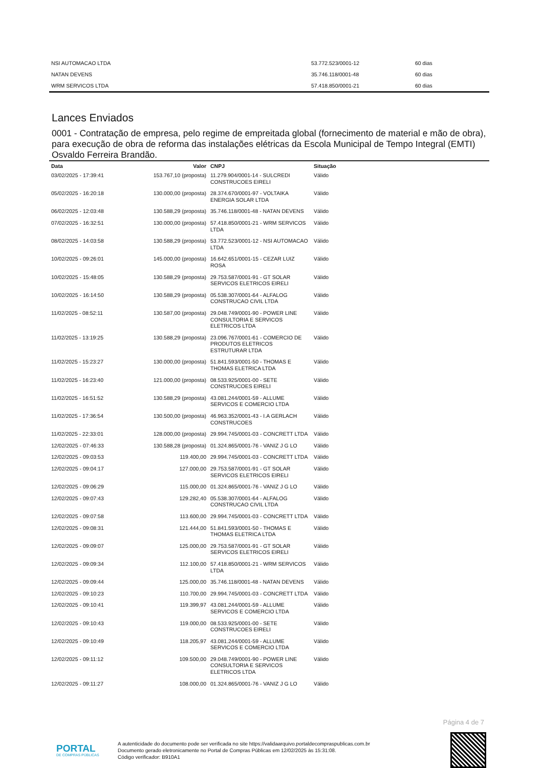| NSI AUTOMACAO LTDA | 53.772.523/0001-12 | 60 dias |
| NATAN DEVENS | 35.746.118/0001-48 | 60 dias |
| WRM SERVICOS LTDA | 57.418.850/0001-21 | 60 dias |
Lances Enviados
0001 - Contratação de empresa, pelo regime de empreitada global (fornecimento de material e mão de obra), para execução de obra de reforma das instalações elétricas da Escola Municipal de Tempo Integral (EMTI) Osvaldo Ferreira Brandão.
| Data | Valor | CNPJ | Situação |
| --- | --- | --- | --- |
| 03/02/2025 - 17:39:41 | 153.767,10 (proposta) | 11.279.904/0001-14 - SULCREDI CONSTRUCOES EIRELI | Válido |
| 05/02/2025 - 16:20:18 | 130.000,00 (proposta) | 28.374.670/0001-97 - VOLTAIKA ENERGIA SOLAR LTDA | Válido |
| 06/02/2025 - 12:03:48 | 130.588,29 (proposta) | 35.746.118/0001-48 - NATAN DEVENS | Válido |
| 07/02/2025 - 16:32:51 | 130.000,00 (proposta) | 57.418.850/0001-21 - WRM SERVICOS LTDA | Válido |
| 08/02/2025 - 14:03:58 | 130.588,29 (proposta) | 53.772.523/0001-12 - NSI AUTOMACAO LTDA | Válido |
| 10/02/2025 - 09:26:01 | 145.000,00 (proposta) | 16.642.651/0001-15 - CEZAR LUIZ ROSA | Válido |
| 10/02/2025 - 15:48:05 | 130.588,29 (proposta) | 29.753.587/0001-91 - GT SOLAR SERVICOS ELETRICOS EIRELI | Válido |
| 10/02/2025 - 16:14:50 | 130.588,29 (proposta) | 05.538.307/0001-64 - ALFALOG CONSTRUCAO CIVIL LTDA | Válido |
| 11/02/2025 - 08:52:11 | 130.587,00 (proposta) | 29.048.749/0001-90 - POWER LINE CONSULTORIA E SERVICOS ELETRICOS LTDA | Válido |
| 11/02/2025 - 13:19:25 | 130.588,29 (proposta) | 23.096.767/0001-61 - COMERCIO DE PRODUTOS ELETRICOS ESTRUTURAR LTDA | Válido |
| 11/02/2025 - 15:23:27 | 130.000,00 (proposta) | 51.841.593/0001-50 - THOMAS E THOMAS ELETRICA LTDA | Válido |
| 11/02/2025 - 16:23:40 | 121.000,00 (proposta) | 08.533.925/0001-00 - SETE CONSTRUCOES EIRELI | Válido |
| 11/02/2025 - 16:51:52 | 130.588,29 (proposta) | 43.081.244/0001-59 - ALLUME SERVICOS E COMERCIO LTDA | Válido |
| 11/02/2025 - 17:36:54 | 130.500,00 (proposta) | 46.963.352/0001-43 - I.A GERLACH CONSTRUCOES | Válido |
| 11/02/2025 - 22:33:01 | 128.000,00 (proposta) | 29.994.745/0001-03 - CONCRETT LTDA | Válido |
| 12/02/2025 - 07:46:33 | 130.588,28 (proposta) | 01.324.865/0001-76 - VANIZ J G LO | Válido |
| 12/02/2025 - 09:03:53 | 119.400,00 | 29.994.745/0001-03 - CONCRETT LTDA | Válido |
| 12/02/2025 - 09:04:17 | 127.000,00 | 29.753.587/0001-91 - GT SOLAR SERVICOS ELETRICOS EIRELI | Válido |
| 12/02/2025 - 09:06:29 | 115.000,00 | 01.324.865/0001-76 - VANIZ J G LO | Válido |
| 12/02/2025 - 09:07:43 | 129.282,40 | 05.538.307/0001-64 - ALFALOG CONSTRUCAO CIVIL LTDA | Válido |
| 12/02/2025 - 09:07:58 | 113.600,00 | 29.994.745/0001-03 - CONCRETT LTDA | Válido |
| 12/02/2025 - 09:08:31 | 121.444,00 | 51.841.593/0001-50 - THOMAS E THOMAS ELETRICA LTDA | Válido |
| 12/02/2025 - 09:09:07 | 125.000,00 | 29.753.587/0001-91 - GT SOLAR SERVICOS ELETRICOS EIRELI | Válido |
| 12/02/2025 - 09:09:34 | 112.100,00 | 57.418.850/0001-21 - WRM SERVICOS LTDA | Válido |
| 12/02/2025 - 09:09:44 | 125.000,00 | 35.746.118/0001-48 - NATAN DEVENS | Válido |
| 12/02/2025 - 09:10:23 | 110.700,00 | 29.994.745/0001-03 - CONCRETT LTDA | Válido |
| 12/02/2025 - 09:10:41 | 119.399,97 | 43.081.244/0001-59 - ALLUME SERVICOS E COMERCIO LTDA | Válido |
| 12/02/2025 - 09:10:43 | 119.000,00 | 08.533.925/0001-00 - SETE CONSTRUCOES EIRELI | Válido |
| 12/02/2025 - 09:10:49 | 118.205,97 | 43.081.244/0001-59 - ALLUME SERVICOS E COMERCIO LTDA | Válido |
| 12/02/2025 - 09:11:12 | 109.500,00 | 29.048.749/0001-90 - POWER LINE CONSULTORIA E SERVICOS ELETRICOS LTDA | Válido |
| 12/02/2025 - 09:11:27 | 108.000,00 | 01.324.865/0001-76 - VANIZ J G LO | Válido |
Página 4 de 7
PORTAL
DE COMPRAS PÚBLICAS
A autenticidade do documento pode ser verificada no site https://validaarquivo.portaldecompraspublicas.com.br
Documento gerado eletronicamente no Portal de Compras Públicas em 12/02/2025 às 15:31:08.
Código verificador: B910A1